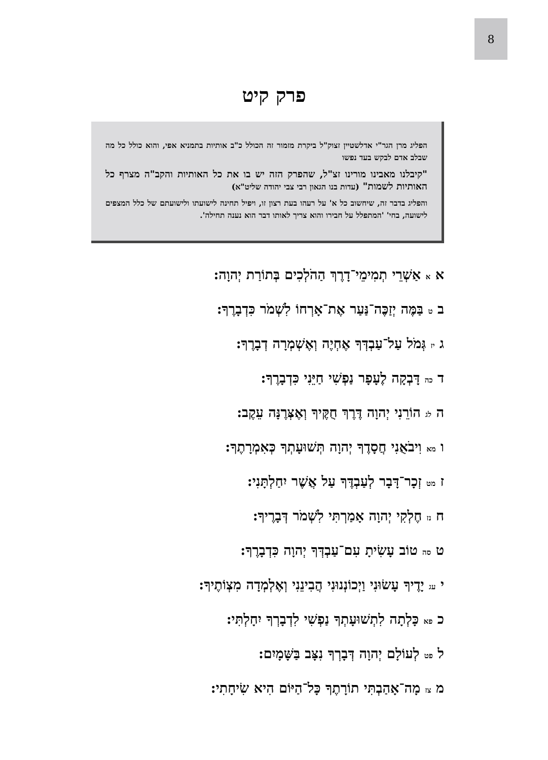8
פרק קיט
הפליג מרן הגר"י אדלשטיין זצוק"ל ביקרת מזמור זה הכולל כ"ב אותיות בתמניא אפי, והוא כולל כל מה שבלב אדם לבקש בעד נפשו
"קיבלנו מאבינו מורינו זצ"ל, שהפרק הזה יש בו את כל האותיות והקב"ה מצרף כל האותיות לשמות" (עדות בנו הגאון רבי צבי יהודה שליט"א)
והפליג בדבר זה, שיחשוב כל א' על רעהו בעת רצון זו, ויפיל תחינה לישועתו ולישועתם של כלל המצפים לישועה, בחי' 'המתפלל על חבירו והוא צריך לאותו דבר הוא נענה תחילה'.
א א אַשְׁרֵי תְמִימֵי־דָרֶךְ הַהֹלְכִים בְּתוֹרַת יְהוָה:
ב ט בַּמֶּה יְזַכֶּה־נַּעַר אֶת־אָרְחוֹ לִשְׁמֹר כִּדְבָרֶךָ:
ג יז גְּמֹל עַל־עַבְדְּךָ אֶחְיֶה וְאֶשְׁמְרָה דְבָרֶךָ:
ד כה דָּבְקָה לֶעָפָר נַפְשִׁי חַיֵּנִי כִּדְבָרֶךָ:
ה לג הוֹרֵנִי יְהוָה דֶּרֶךְ חֻקֶּיךָ וְאֶצְּרֶנָּה עֵקֶב:
ו מא וִיבֹאֻנִי חֲסָדֶךָ יְהוָה תְּשׁוּעָתְךָ כְּאִמְרָתֶךָ:
ז מט זְכָר־דָּבָר לְעַבְדֶּךָ עַל אֲשֶׁר יִחַלְתָּנִי:
ח נז חֶלְקִי יְהוָה אָמַרְתִּי לִשְׁמֹר דְּבָרֶיךָ:
ט סה טוֹב עָשִׂיתָ עִם־עַבְדְּךָ יְהוָה כִּדְבָרֶךָ:
י עג יָדֶיךָ עָשׂוּנִי וַיְכוֹנְנוּנִי הֲבִינֵנִי וְאֶלְמְדָה מִצְוֹתֶיךָ:
כ פא כָּלְתָה לִתְשׁוּעָתְךָ נַפְשִׁי לִדְבָרְךָ יִחָלְתִּי:
ל פט לְעוֹלָם יְהוָה דְּבָרְךָ נִצָּב בַּשָּׁמָיִם:
מ צז מָה־אָהַבְתִּי תוֹרָתֶךָ כָּל־הַיּוֹם הִיא שִׂיחָתִי: